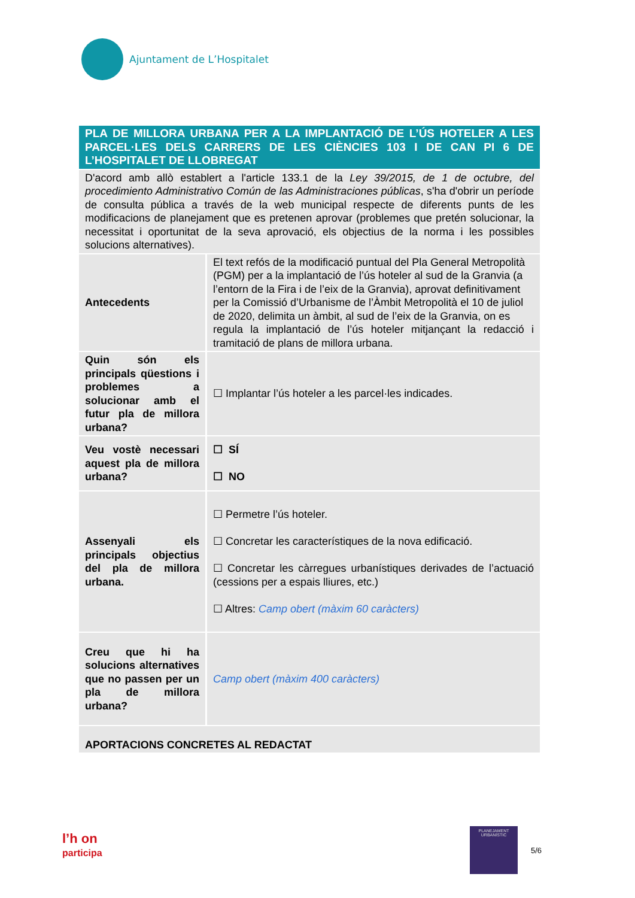Ajuntament de L’Hospitalet
| PLA DE MILLORA URBANA PER A LA IMPLANTACIÓ DE L’ÚS HOTELER A LES PARCEL·LES DELS CARRERS DE LES CIÈNCIES 103 I DE CAN PI 6 DE L’HOSPITALET DE LLOBREGAT | |
| D'acord amb allò establert a l'article 133.1 de la Ley 39/2015, de 1 de octubre, del procedimiento Administrativo Común de las Administraciones públicas , s'ha d'obrir un període de consulta pública a través de la web municipal respecte de diferents punts de les modificacions de planejament que es pretenen aprovar (problemes que pretén solucionar, la necessitat i oportunitat de la seva aprovació, els objectius de la norma i les possibles solucions alternatives). | |
| Antecedents | El text refós de la modificació puntual del Pla General Metropolità (PGM) per a la implantació de l’ús hoteler al sud de la Granvia (a l’entorn de la Fira i de l’eix de la Granvia), aprovat definitivament per la Comissió d’Urbanisme de l’Àmbit Metropolità el 10 de juliol de 2020, delimita un àmbit, al sud de l’eix de la Granvia, on es regula la implantació de l’ús hoteler mitjançant la redacció i tramitació de plans de millora urbana. |
| Quin són els principals qüestions i problemes a solucionar amb el futur pla de millora urbana? | ☐ Implantar l’ús hoteler a les parcel·les indicades. |
| Veu vostè necessari aquest pla de millora urbana? | ☐ SÍ ☐ NO |
| Assenyali els principals objectius del pla de millora urbana. | ☐ Permetre l’ús hoteler. ☐ Concretar les característiques de la nova edificació. ☐ Concretar les càrregues urbanístiques derivades de l’actuació (cessions per a espais lliures, etc.) ☐ Altres: Camp obert (màxim 60 caràcters) |
| Creu que hi ha solucions alternatives que no passen per un pla de millora urbana? | Camp obert (màxim 400 caràcters) |
| APORTACIONS CONCRETES AL REDACTAT | |
l’h on
participa
PLANEJAMENT
URBANÍSTIC
5/6